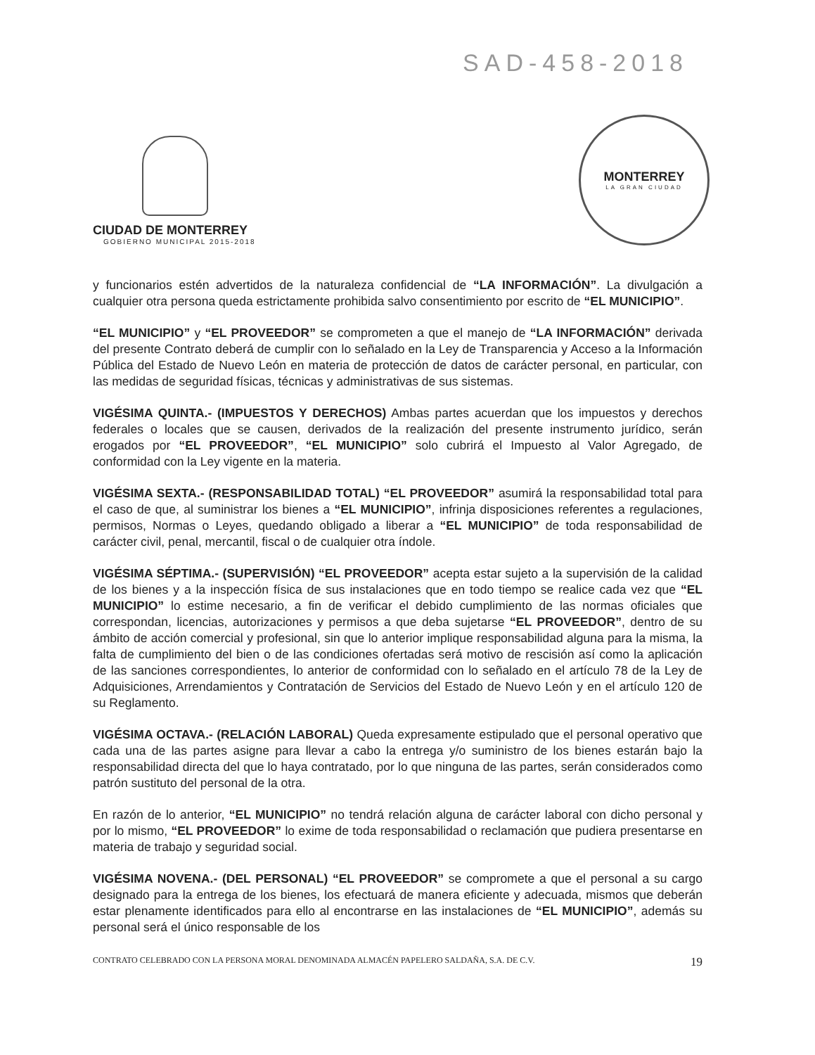SAD-458-2018
CIUDAD DE MONTERREY
GOBIERNO MUNICIPAL 2015-2018
MONTERREY
LA GRAN CIUDAD
y funcionarios estén advertidos de la naturaleza confidencial de “LA INFORMACIÓN”. La divulgación a cualquier otra persona queda estrictamente prohibida salvo consentimiento por escrito de “EL MUNICIPIO”.
“EL MUNICIPIO” y “EL PROVEEDOR” se comprometen a que el manejo de “LA INFORMACIÓN” derivada del presente Contrato deberá de cumplir con lo señalado en la Ley de Transparencia y Acceso a la Información Pública del Estado de Nuevo León en materia de protección de datos de carácter personal, en particular, con las medidas de seguridad físicas, técnicas y administrativas de sus sistemas.
VIGÉSIMA QUINTA.- (IMPUESTOS Y DERECHOS) Ambas partes acuerdan que los impuestos y derechos federales o locales que se causen, derivados de la realización del presente instrumento jurídico, serán erogados por “EL PROVEEDOR”, “EL MUNICIPIO” solo cubrirá el Impuesto al Valor Agregado, de conformidad con la Ley vigente en la materia.
VIGÉSIMA SEXTA.- (RESPONSABILIDAD TOTAL) “EL PROVEEDOR” asumirá la responsabilidad total para el caso de que, al suministrar los bienes a “EL MUNICIPIO”, infrinja disposiciones referentes a regulaciones, permisos, Normas o Leyes, quedando obligado a liberar a “EL MUNICIPIO” de toda responsabilidad de carácter civil, penal, mercantil, fiscal o de cualquier otra índole.
VIGÉSIMA SÉPTIMA.- (SUPERVISIÓN) “EL PROVEEDOR” acepta estar sujeto a la supervisión de la calidad de los bienes y a la inspección física de sus instalaciones que en todo tiempo se realice cada vez que “EL MUNICIPIO” lo estime necesario, a fin de verificar el debido cumplimiento de las normas oficiales que correspondan, licencias, autorizaciones y permisos a que deba sujetarse “EL PROVEEDOR”, dentro de su ámbito de acción comercial y profesional, sin que lo anterior implique responsabilidad alguna para la misma, la falta de cumplimiento del bien o de las condiciones ofertadas será motivo de rescisión así como la aplicación de las sanciones correspondientes, lo anterior de conformidad con lo señalado en el artículo 78 de la Ley de Adquisiciones, Arrendamientos y Contratación de Servicios del Estado de Nuevo León y en el artículo 120 de su Reglamento.
VIGÉSIMA OCTAVA.- (RELACIÓN LABORAL) Queda expresamente estipulado que el personal operativo que cada una de las partes asigne para llevar a cabo la entrega y/o suministro de los bienes estarán bajo la responsabilidad directa del que lo haya contratado, por lo que ninguna de las partes, serán considerados como patrón sustituto del personal de la otra.
En razón de lo anterior, “EL MUNICIPIO” no tendrá relación alguna de carácter laboral con dicho personal y por lo mismo, “EL PROVEEDOR” lo exime de toda responsabilidad o reclamación que pudiera presentarse en materia de trabajo y seguridad social.
VIGÉSIMA NOVENA.- (DEL PERSONAL) “EL PROVEEDOR” se compromete a que el personal a su cargo designado para la entrega de los bienes, los efectuará de manera eficiente y adecuada, mismos que deberán estar plenamente identificados para ello al encontrarse en las instalaciones de “EL MUNICIPIO”, además su personal será el único responsable de los
CONTRATO CELEBRADO CON LA PERSONA MORAL DENOMINADA ALMACÉN PAPELERO SALDAÑA, S.A. DE C.V. 19